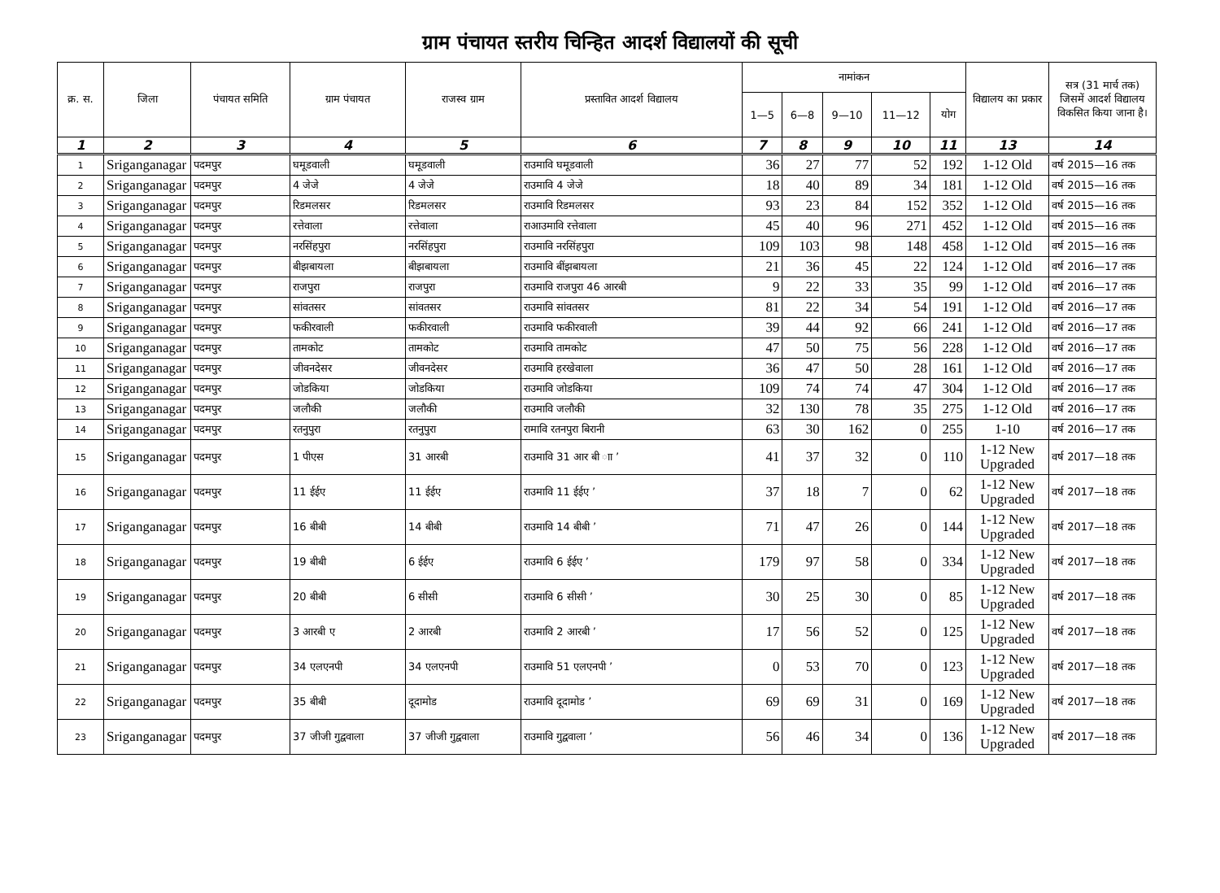ग्राम पंचायत स्तरीय चिन्हित आदर्श विद्यालयों की सूची
| क्र. स. | जिला | पंचायत समिति | ग्राम पंचायत | राजस्व ग्राम | प्रस्तावित आदर्श विद्यालय | नामांकन | | | | | विद्यालय का प्रकार | सत्र (31 मार्च तक) जिसमें आदर्श विद्यालय विकसित किया जाना है। |
| --- | --- | --- | --- | --- | --- | --- | --- | --- | --- | --- | --- | --- |
| | | | | | | 1—5 | 6—8 | 9—10 | 11—12 | योग | | |
| 1 | 2 | 3 | 4 | 5 | 6 | 7 | 8 | 9 | 10 | 11 | 13 | 14 |
| 1 | Sriganganagar | पदमपुर | घमूडवाली | घमूडवाली | राउमावि घमूडवाली | 36 | 27 | 77 | 52 | 192 | 1-12 Old | वर्ष 2015—16 तक |
| 2 | Sriganganagar | पदमपुर | 4 जेजे | 4 जेजे | राउमावि 4 जेजे | 18 | 40 | 89 | 34 | 181 | 1-12 Old | वर्ष 2015—16 तक |
| 3 | Sriganganagar | पदमपुर | रिडमलसर | रिडमलसर | राउमावि रिडमलसर | 93 | 23 | 84 | 152 | 352 | 1-12 Old | वर्ष 2015—16 तक |
| 4 | Sriganganagar | पदमपुर | रत्तेवाला | रत्तेवाला | राआउमावि रत्तेवाला | 45 | 40 | 96 | 271 | 452 | 1-12 Old | वर्ष 2015—16 तक |
| 5 | Sriganganagar | पदमपुर | नरसिंहपुरा | नरसिंहपुरा | राउमावि नरसिंहपुरा | 109 | 103 | 98 | 148 | 458 | 1-12 Old | वर्ष 2015—16 तक |
| 6 | Sriganganagar | पदमपुर | बीझबायला | बीझबायला | राउमावि बींझबायला | 21 | 36 | 45 | 22 | 124 | 1-12 Old | वर्ष 2016—17 तक |
| 7 | Sriganganagar | पदमपुर | राजपुरा | राजपुरा | राउमावि राजपुरा 46 आरबी | 9 | 22 | 33 | 35 | 99 | 1-12 Old | वर्ष 2016—17 तक |
| 8 | Sriganganagar | पदमपुर | सांवतसर | सांवतसर | राउमावि सांवतसर | 81 | 22 | 34 | 54 | 191 | 1-12 Old | वर्ष 2016—17 तक |
| 9 | Sriganganagar | पदमपुर | फकीरवाली | फकीरवाली | राउमावि फकीरवाली | 39 | 44 | 92 | 66 | 241 | 1-12 Old | वर्ष 2016—17 तक |
| 10 | Sriganganagar | पदमपुर | तामकोट | तामकोट | राउमावि तामकोट | 47 | 50 | 75 | 56 | 228 | 1-12 Old | वर्ष 2016—17 तक |
| 11 | Sriganganagar | पदमपुर | जीवनदेसर | जीवनदेसर | राउमावि हरखेवाला | 36 | 47 | 50 | 28 | 161 | 1-12 Old | वर्ष 2016—17 तक |
| 12 | Sriganganagar | पदमपुर | जोडकिया | जोडकिया | राउमावि जोडकिया | 109 | 74 | 74 | 47 | 304 | 1-12 Old | वर्ष 2016—17 तक |
| 13 | Sriganganagar | पदमपुर | जलौकी | जलौकी | राउमावि जलौकी | 32 | 130 | 78 | 35 | 275 | 1-12 Old | वर्ष 2016—17 तक |
| 14 | Sriganganagar | पदमपुर | रतनुपुरा | रतनुपुरा | रामावि रतनपुरा बिरानी | 63 | 30 | 162 | 0 | 255 | 1-10 | वर्ष 2016—17 तक |
| 15 | Sriganganagar | पदमपुर | 1 पीएस | 31 आरबी | राउमावि 31 आर बी ाा ’ | 41 | 37 | 32 | 0 | 110 | 1-12 New Upgraded | वर्ष 2017—18 तक |
| 16 | Sriganganagar | पदमपुर | 11 ईईए | 11 ईईए | राउमावि 11 ईईए ’ | 37 | 18 | 7 | 0 | 62 | 1-12 New Upgraded | वर्ष 2017—18 तक |
| 17 | Sriganganagar | पदमपुर | 16 बीबी | 14 बीबी | राउमावि 14 बीबी ’ | 71 | 47 | 26 | 0 | 144 | 1-12 New Upgraded | वर्ष 2017—18 तक |
| 18 | Sriganganagar | पदमपुर | 19 बीबी | 6 ईईए | राउमावि 6 ईईए ’ | 179 | 97 | 58 | 0 | 334 | 1-12 New Upgraded | वर्ष 2017—18 तक |
| 19 | Sriganganagar | पदमपुर | 20 बीबी | 6 सीसी | राउमावि 6 सीसी ’ | 30 | 25 | 30 | 0 | 85 | 1-12 New Upgraded | वर्ष 2017—18 तक |
| 20 | Sriganganagar | पदमपुर | 3 आरबी ए | 2 आरबी | राउमावि 2 आरबी ’ | 17 | 56 | 52 | 0 | 125 | 1-12 New Upgraded | वर्ष 2017—18 तक |
| 21 | Sriganganagar | पदमपुर | 34 एलएनपी | 34 एलएनपी | राउमावि 51 एलएनपी ’ | 0 | 53 | 70 | 0 | 123 | 1-12 New Upgraded | वर्ष 2017—18 तक |
| 22 | Sriganganagar | पदमपुर | 35 बीबी | दूदामोड | राउमावि दूदामोड ’ | 69 | 69 | 31 | 0 | 169 | 1-12 New Upgraded | वर्ष 2017—18 तक |
| 23 | Sriganganagar | पदमपुर | 37 जीजी गुद्ववाला | 37 जीजी गुद्ववाला | राउमावि गुद्ववाला ’ | 56 | 46 | 34 | 0 | 136 | 1-12 New Upgraded | वर्ष 2017—18 तक |